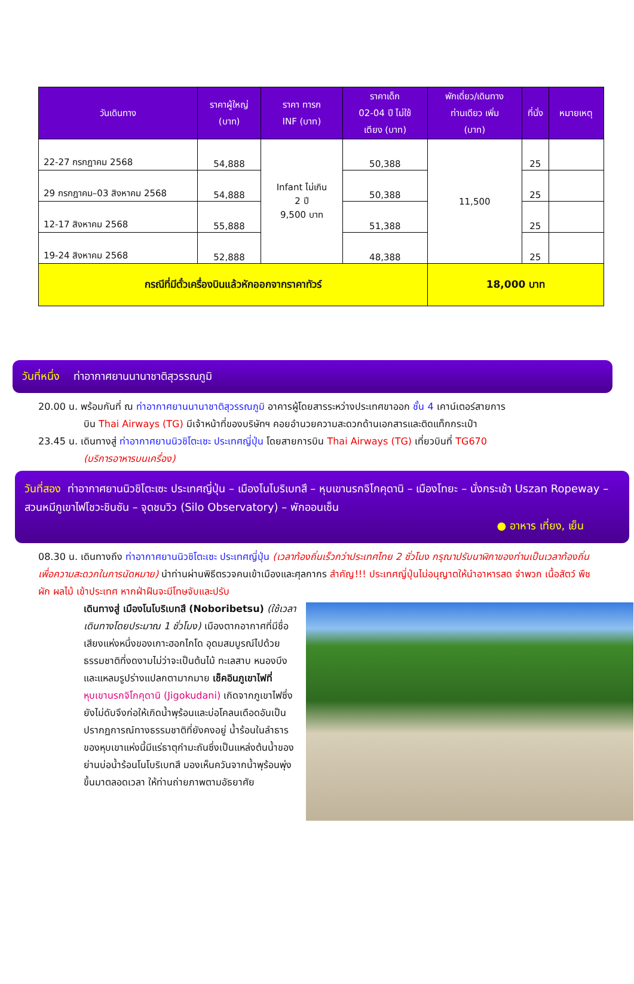| วันเดินทาง | ราคาผู้ใหญ่ (บาท) | ราคา ทารก INF (บาท) | ราคาเด็ก 02-04 ปี ไม่ใช้ เตียง (บาท) | พักเดี่ยว/เดินทาง ท่านเดียว เพิ่ม (บาท) | ที่นั่ง | หมายเหตุ |
| --- | --- | --- | --- | --- | --- | --- |
| 22-27 กรกฎาคม 2568 | 54,888 | Infant ไม่เกิน 2 ปี 9,500 บาท | 50,388 | 11,500 | 25 | |
| 29 กรกฎาคม–03 สิงหาคม 2568 | 54,888 | | 50,388 | | 25 | |
| 12-17 สิงหาคม 2568 | 55,888 | | 51,388 | | 25 | |
| 19-24 สิงหาคม 2568 | 52,888 | | 48,388 | | 25 | |
| กรณีที่มีตั๋วเครื่องบินแล้วหักออกจากราคาทัวร์ | | | | 18,000 บาท | | |
วันที่หนึ่ง ท่าอากาศยานนานาชาติสุวรรณภูมิ
20.00 น. พร้อมกันที่ ณ ท่าอากาศยานนานาชาติสุวรรณภูมิ อาคารผู้โดยสารระหว่างประเทศขาออก ชั้น 4 เคาน์เตอร์สายการ
บิน Thai Airways (TG) มีเจ้าหน้าที่ของบริษัทฯ คอยอำนวยความสะดวกด้านเอกสารและติดแท็กกระเป๋า
23.45 น. เดินทางสู่ ท่าอากาศยานนิวชิโตะเซะ ประเทศญี่ปุ่น โดยสายการบิน Thai Airways (TG) เที่ยวบินที่ TG670
(บริการอาหารบนเครื่อง)
วันที่สอง ท่าอากาศยานนิวชิโตะเซะ ประเทศญี่ปุ่น – เมืองโนโบริเบทสึ – หุบเขานรกจิโกคุดานิ – เมืองโทยะ – นั่งกระเช้า Uszan Ropeway – สวนหมีภูเขาไฟโชวะชินซัน – จุดชมวิว (Silo Observatory) – พักออนเซ็น
● อาหาร เที่ยง, เย็น
08.30 น. เดินทางถึง ท่าอากาศยานนิวชิโตะเซะ ประเทศญี่ปุ่น (เวลาท้องถิ่นเร็วกว่าประเทศไทย 2 ชั่วโมง กรุณาปรับนาฬิกาของท่านเป็นเวลาท้องถิ่น เพื่อความสะดวกในการนัดหมาย) นำท่านผ่านพิธีตรวจคนเข้าเมืองและศุลกากร สำคัญ!!! ประเทศญี่ปุ่นไม่อนุญาตให้นำอาหารสด จำพวก เนื้อสัตว์ พืช ผัก ผลไม้ เข้าประเทศ หากฝ่าฝืนจะมีโทษจับและปรับ
เดินทางสู่ เมืองโนโบริเบทสึ (Noboribetsu) (ใช้เวลาเดินทางโดยประมาณ 1 ชั่วโมง) เมืองตากอากาศที่มีชื่อเสียงแห่งหนึ่งของเกาะฮอกไกโด อุดมสมบูรณ์ไปด้วยธรรมชาติที่งดงามไม่ว่าจะเป็นต้นไม้ ทะเลสาบ หนองบึงและแหลมรูปร่างแปลกตามากมาย เช็คอินภูเขาไฟที่ หุบเขานรกจิโกคุดานิ (Jigokudani) เกิดจากภูเขาไฟซึ่งยังไม่ดับจึงก่อให้เกิดน้ำพุร้อนและบ่อโคลนเดือดอันเป็นปรากฏการณ์ทางธรรมชาติที่ยังคงอยู่ น้ำร้อนในลำธารของหุบเขาแห่งนี้มีแร่ธาตุกำมะถันซึ่งเป็นแหล่งต้นน้ำของย่านบ่อน้ำร้อนโนโบริเบทสึ มองเห็นควันจากน้ำพุร้อนพุ่งขึ้นมาตลอดเวลา ให้ท่านถ่ายภาพตามอัธยาศัย